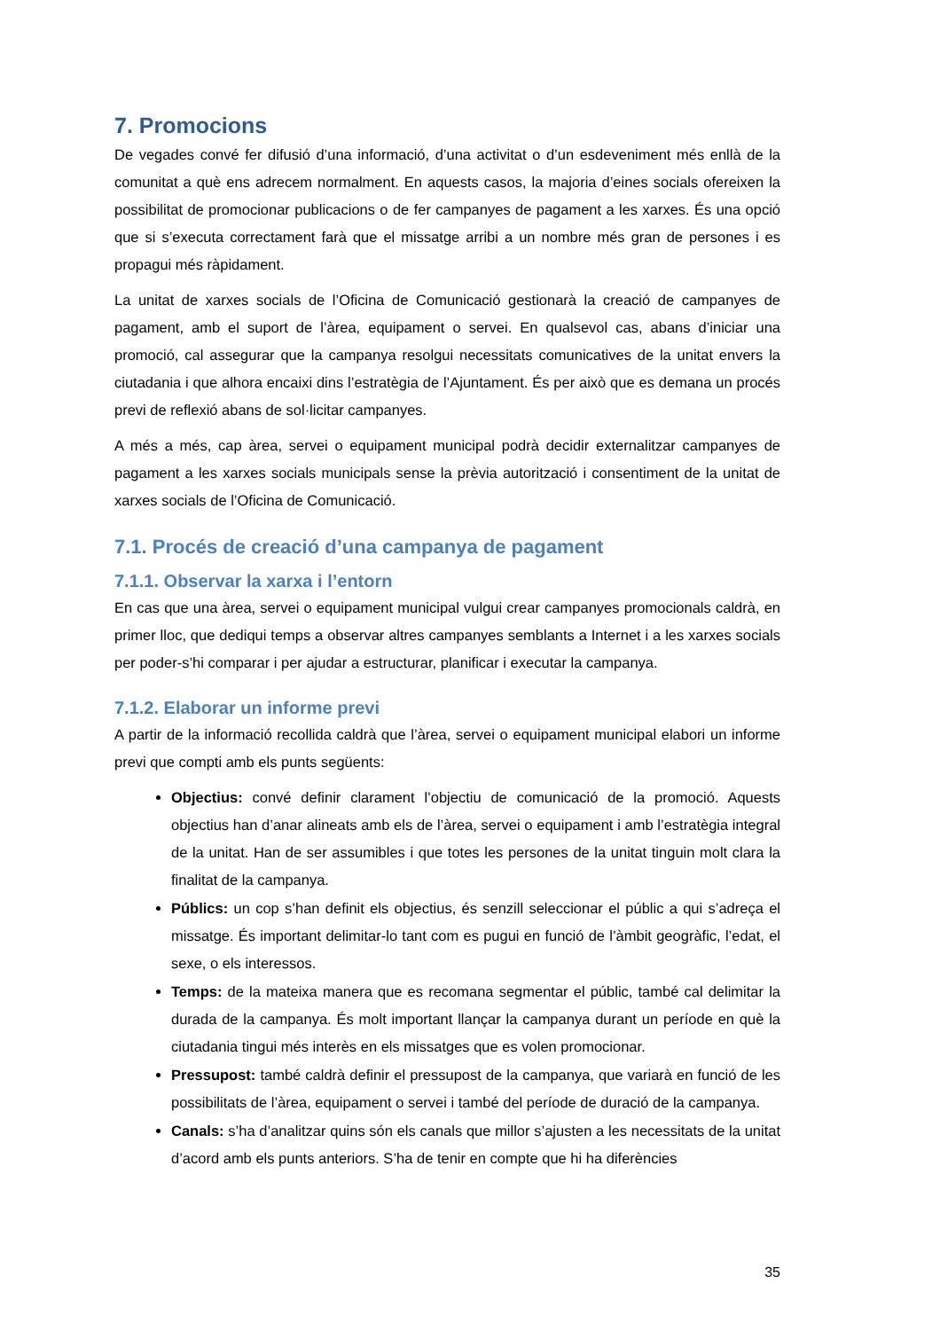7. Promocions
De vegades convé fer difusió d’una informació, d’una activitat o d’un esdeveniment més enllà de la comunitat a què ens adrecem normalment. En aquests casos, la majoria d’eines socials ofereixen la possibilitat de promocionar publicacions o de fer campanyes de pagament a les xarxes. És una opció que si s’executa correctament farà que el missatge arribi a un nombre més gran de persones i es propagui més ràpidament.
La unitat de xarxes socials de l’Oficina de Comunicació gestionarà la creació de campanyes de pagament, amb el suport de l’àrea, equipament o servei. En qualsevol cas, abans d’iniciar una promoció, cal assegurar que la campanya resolgui necessitats comunicatives de la unitat envers la ciutadania i que alhora encaixi dins l’estratègia de l’Ajuntament. És per això que es demana un procés previ de reflexió abans de sol·licitar campanyes.
A més a més, cap àrea, servei o equipament municipal podrà decidir externalitzar campanyes de pagament a les xarxes socials municipals sense la prèvia autorització i consentiment de la unitat de xarxes socials de l’Oficina de Comunicació.
7.1. Procés de creació d’una campanya de pagament
7.1.1. Observar la xarxa i l’entorn
En cas que una àrea, servei o equipament municipal vulgui crear campanyes promocionals caldrà, en primer lloc, que dediqui temps a observar altres campanyes semblants a Internet i a les xarxes socials per poder-s’hi comparar i per ajudar a estructurar, planificar i executar la campanya.
7.1.2. Elaborar un informe previ
A partir de la informació recollida caldrà que l’àrea, servei o equipament municipal elabori un informe previ que compti amb els punts següents:
Objectius: convé definir clarament l’objectiu de comunicació de la promoció. Aquests objectius han d’anar alineats amb els de l’àrea, servei o equipament i amb l’estratègia integral de la unitat. Han de ser assumibles i que totes les persones de la unitat tinguin molt clara la finalitat de la campanya.
Públics: un cop s’han definit els objectius, és senzill seleccionar el públic a qui s’adreça el missatge. És important delimitar-lo tant com es pugui en funció de l’àmbit geogràfic, l’edat, el sexe, o els interessos.
Temps: de la mateixa manera que es recomana segmentar el públic, també cal delimitar la durada de la campanya. És molt important llançar la campanya durant un període en què la ciutadania tingui més interès en els missatges que es volen promocionar.
Pressupost: també caldrà definir el pressupost de la campanya, que variarà en funció de les possibilitats de l’àrea, equipament o servei i també del període de duració de la campanya.
Canals: s’ha d’analitzar quins són els canals que millor s’ajusten a les necessitats de la unitat d’acord amb els punts anteriors. S’ha de tenir en compte que hi ha diferències
35